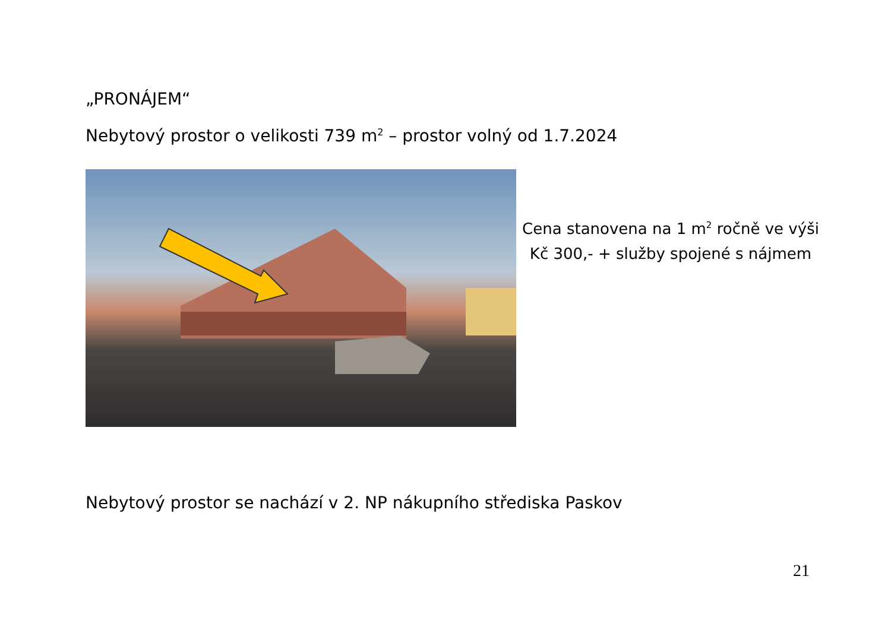„PRONÁJEM“
Nebytový prostor o velikosti 739 m<sup>2</sup> – prostor volný od 1.7.2024
Cena stanovena na 1 m<sup>2</sup> ročně ve výši Kč 300,- + služby spojené s nájmem
Nebytový prostor se nachází v 2. NP nákupního střediska Paskov
21